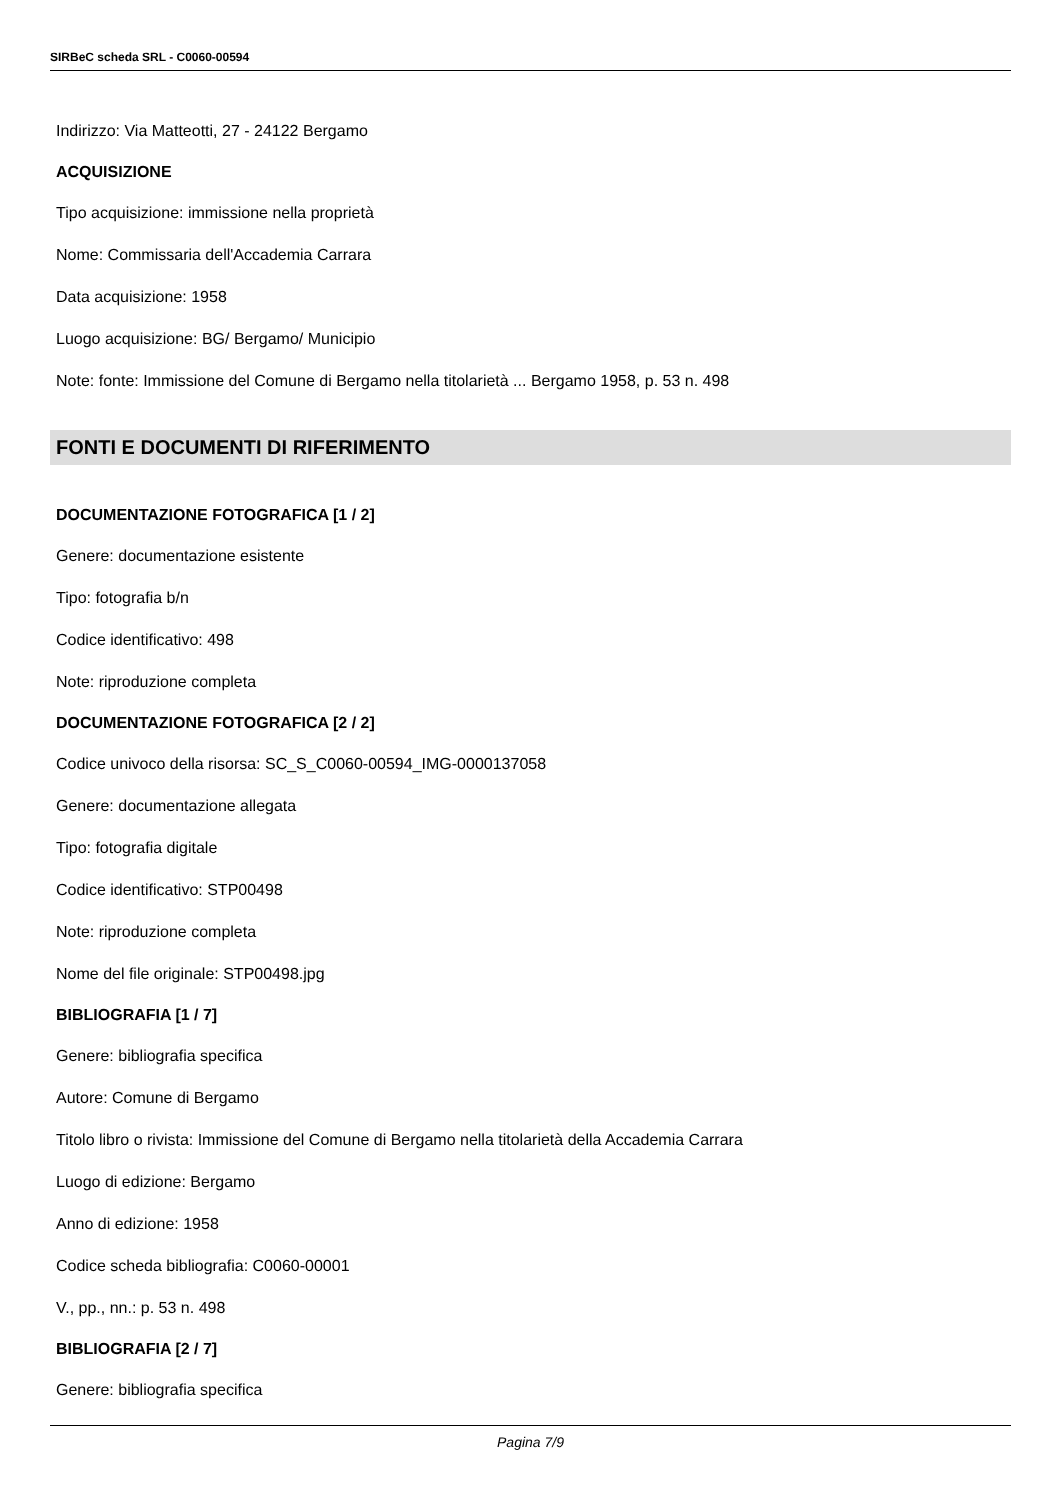SIRBeC scheda SRL - C0060-00594
Indirizzo: Via Matteotti, 27 - 24122 Bergamo
ACQUISIZIONE
Tipo acquisizione: immissione nella proprietà
Nome: Commissaria dell'Accademia Carrara
Data acquisizione: 1958
Luogo acquisizione: BG/ Bergamo/ Municipio
Note: fonte: Immissione del Comune di Bergamo nella titolarietà ... Bergamo 1958, p. 53 n. 498
FONTI E DOCUMENTI DI RIFERIMENTO
DOCUMENTAZIONE FOTOGRAFICA [1 / 2]
Genere: documentazione esistente
Tipo: fotografia b/n
Codice identificativo: 498
Note: riproduzione completa
DOCUMENTAZIONE FOTOGRAFICA [2 / 2]
Codice univoco della risorsa: SC_S_C0060-00594_IMG-0000137058
Genere: documentazione allegata
Tipo: fotografia digitale
Codice identificativo: STP00498
Note: riproduzione completa
Nome del file originale: STP00498.jpg
BIBLIOGRAFIA [1 / 7]
Genere: bibliografia specifica
Autore: Comune di Bergamo
Titolo libro o rivista: Immissione del Comune di Bergamo nella titolarietà della Accademia Carrara
Luogo di edizione: Bergamo
Anno di edizione: 1958
Codice scheda bibliografia: C0060-00001
V., pp., nn.: p. 53 n. 498
BIBLIOGRAFIA [2 / 7]
Genere: bibliografia specifica
Pagina 7/9